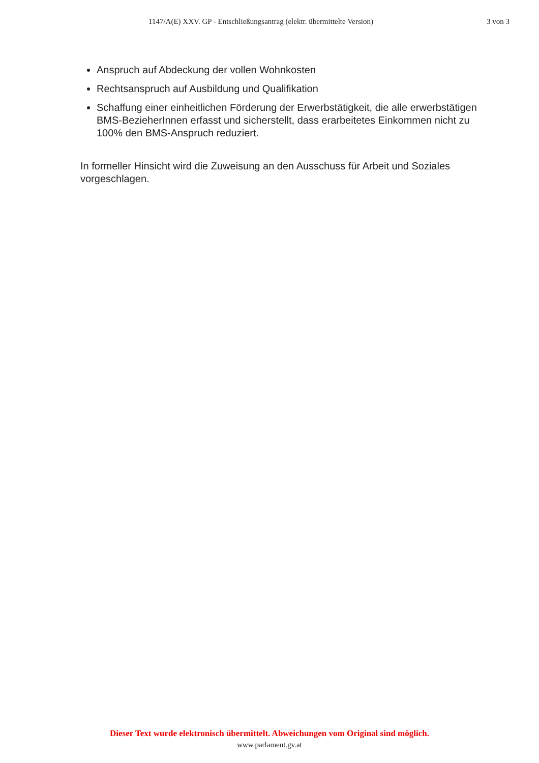1147/A(E) XXV. GP - Entschließungsantrag (elektr. übermittelte Version) 3 von 3
Anspruch auf Abdeckung der vollen Wohnkosten
Rechtsanspruch auf Ausbildung und Qualifikation
Schaffung einer einheitlichen Förderung der Erwerbstätigkeit, die alle erwerbstätigen BMS-BezieherInnen erfasst und sicherstellt, dass erarbeitetes Einkommen nicht zu 100% den BMS-Anspruch reduziert.
In formeller Hinsicht wird die Zuweisung an den Ausschuss für Arbeit und Soziales vorgeschlagen.
Dieser Text wurde elektronisch übermittelt. Abweichungen vom Original sind möglich.
www.parlament.gv.at